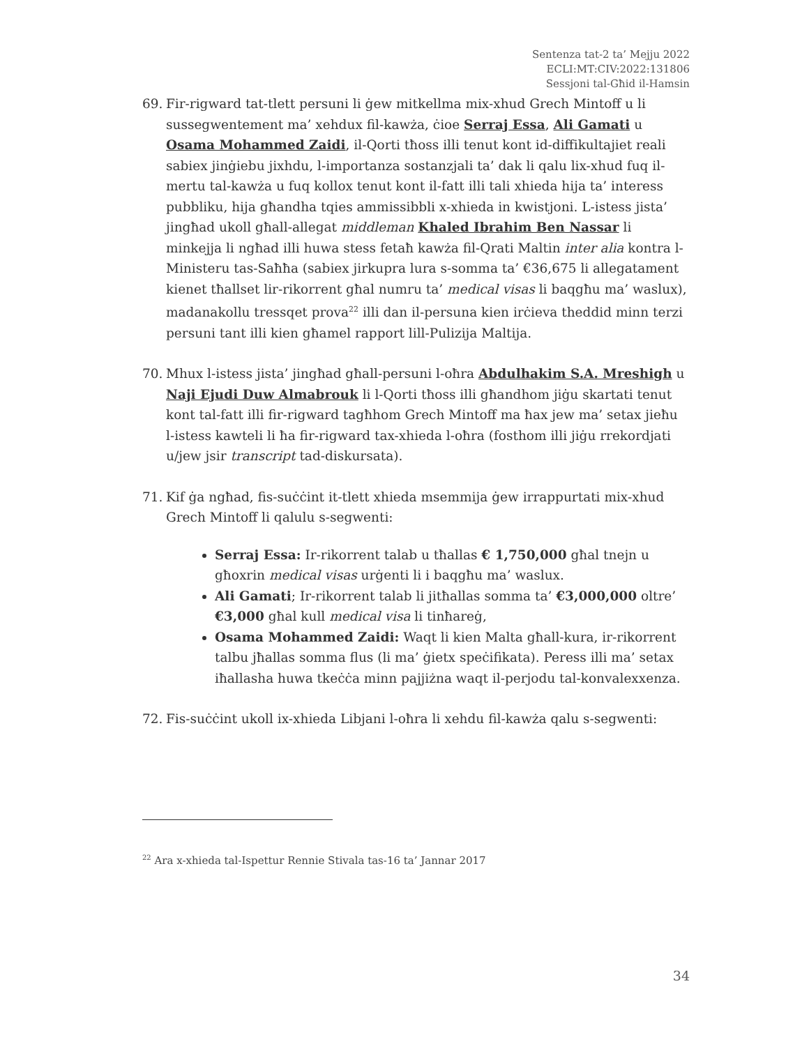Sentenza tat-2 ta’ Mejju 2022
ECLI:MT:CIV:2022:131806
Sessjoni tal-Għid il-Hamsin
69. Fir-rigward tat-tlett persuni li ġew mitkellma mix-xhud Grech Mintoff u li sussegwentement ma’ xehdux fil-kawża, ċioe Serraj Essa, Ali Gamati u Osama Mohammed Zaidi, il-Qorti tħoss illi tenut kont id-diffikultajiet reali sabiex jinġiebu jixhdu, l-importanza sostanzjali ta’ dak li qalu lix-xhud fuq il-mertu tal-kawża u fuq kollox tenut kont il-fatt illi tali xhieda hija ta’ interess pubbliku, hija għandha tqies ammissibbli x-xhieda in kwistjoni. L-istess jista’ jingħad ukoll għall-allegat middleman Khaled Ibrahim Ben Nassar li minkejja li ngħad illi huwa stess fetaħ kawża fil-Qrati Maltin inter alia kontra l-Ministeru tas-Saħħa (sabiex jirkupra lura s-somma ta’ €36,675 li allegatament kienet tħallset lir-rikorrent għal numru ta’ medical visas li baqgħu ma’ waslux), madanakollu tressqet prova<sup>22</sup> illi dan il-persuna kien irċieva theddid minn terzi persuni tant illi kien għamel rapport lill-Pulizija Maltija.
70. Mhux l-istess jista’ jingħad għall-persuni l-oħra Abdulhakim S.A. Mreshigh u Naji Ejudi Duw Almabrouk li l-Qorti tħoss illi għandhom jiġu skartati tenut kont tal-fatt illi fir-rigward tagħhom Grech Mintoff ma ħax jew ma’ setax jieħu l-istess kawteli li ħa fir-rigward tax-xhieda l-oħra (fosthom illi jiġu rrekordjati u/jew jsir transcript tad-diskursata).
71. Kif ġa ngħad, fis-suċċint it-tlett xhieda msemmija ġew irrappurtati mix-xhud Grech Mintoff li qalulu s-segwenti:
Serraj Essa: Ir-rikorrent talab u tħallas € 1,750,000 għal tnejn u għoxrin medical visas urġenti li i baqgħu ma’ waslux.
Ali Gamati; Ir-rikorrent talab li jitħallas somma ta’ €3,000,000 oltre’ €3,000 għal kull medical visa li tinħareġ,
Osama Mohammed Zaidi: Waqt li kien Malta għall-kura, ir-rikorrent talbu jħallas somma flus (li ma’ ġietx speċifikata). Peress illi ma’ setax iħallasha huwa tkeċċa minn pajjiżna waqt il-perjodu tal-konvalexxenza.
72. Fis-suċċint ukoll ix-xhieda Libjani l-oħra li xehdu fil-kawża qalu s-segwenti:
<sup>22</sup> Ara x-xhieda tal-Ispettur Rennie Stivala tas-16 ta’ Jannar 2017
34